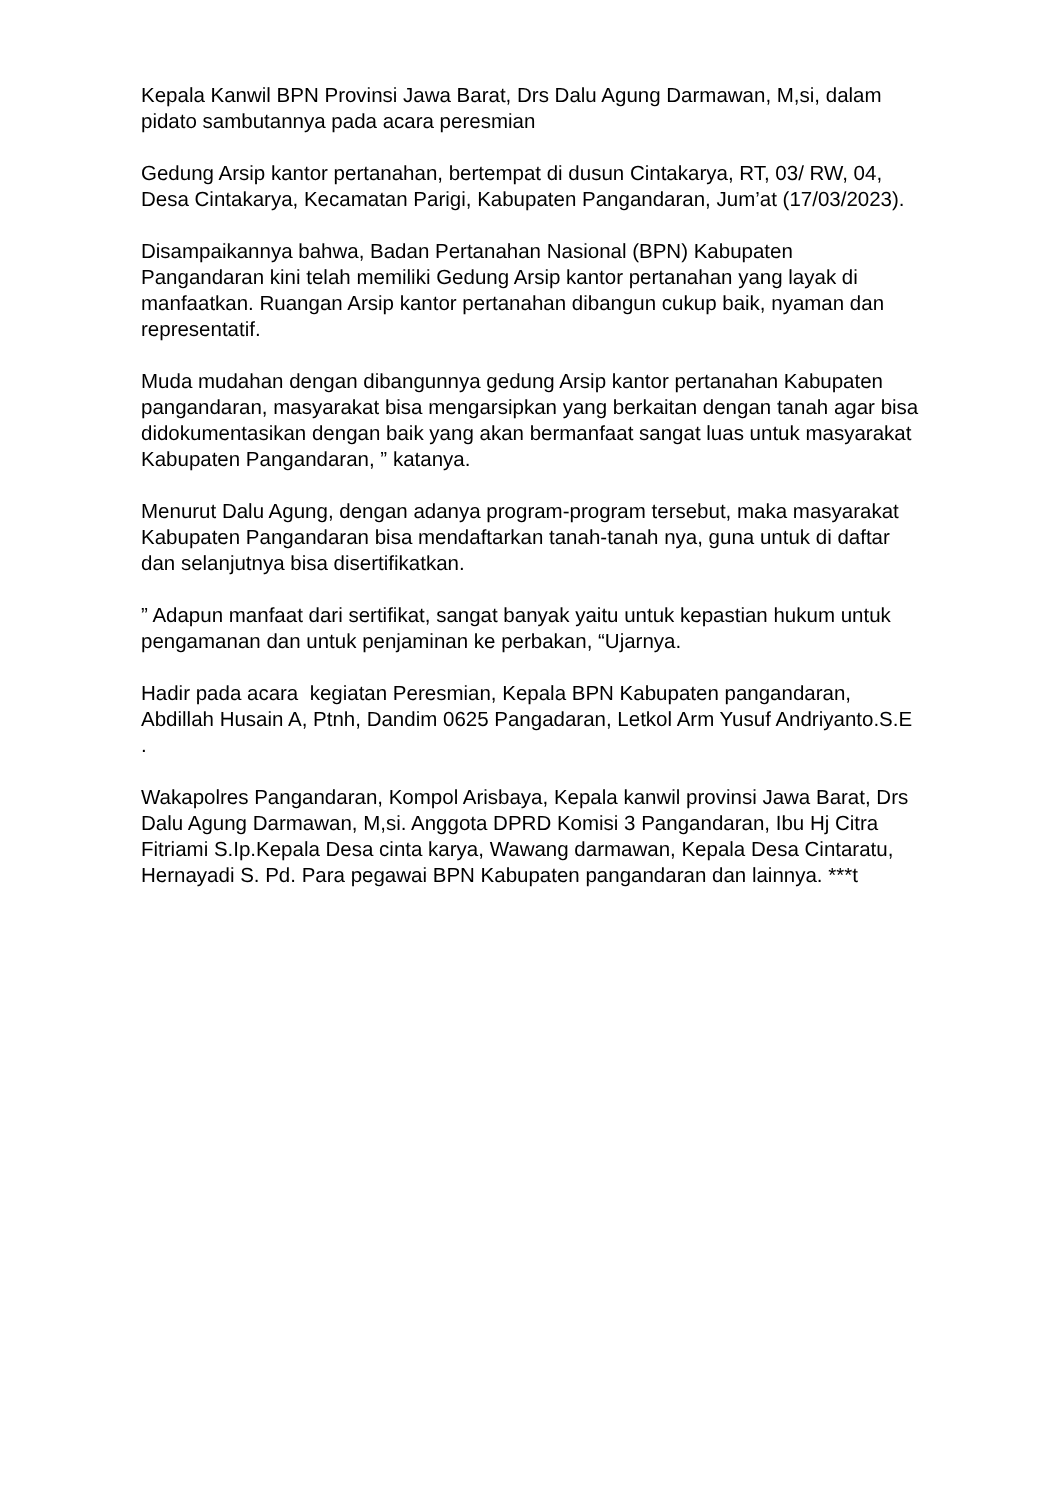Kepala Kanwil BPN Provinsi Jawa Barat, Drs Dalu Agung Darmawan, M,si, dalam pidato sambutannya pada acara peresmian
Gedung Arsip kantor pertanahan, bertempat di dusun Cintakarya, RT, 03/ RW, 04, Desa Cintakarya, Kecamatan Parigi, Kabupaten Pangandaran, Jum’at (17/03/2023).
Disampaikannya bahwa, Badan Pertanahan Nasional (BPN) Kabupaten Pangandaran kini telah memiliki Gedung Arsip kantor pertanahan yang layak di manfaatkan. Ruangan Arsip kantor pertanahan dibangun cukup baik, nyaman dan representatif.
Muda mudahan dengan dibangunnya gedung Arsip kantor pertanahan Kabupaten pangandaran, masyarakat bisa mengarsipkan yang berkaitan dengan tanah agar bisa didokumentasikan dengan baik yang akan bermanfaat sangat luas untuk masyarakat Kabupaten Pangandaran, ” katanya.
Menurut Dalu Agung, dengan adanya program-program tersebut, maka masyarakat Kabupaten Pangandaran bisa mendaftarkan tanah-tanah nya, guna untuk di daftar dan selanjutnya bisa disertifikatkan.
” Adapun manfaat dari sertifikat, sangat banyak yaitu untuk kepastian hukum untuk pengamanan dan untuk penjaminan ke perbakan, “Ujarnya.
Hadir pada acara kegiatan Peresmian, Kepala BPN Kabupaten pangandaran, Abdillah Husain A, Ptnh, Dandim 0625 Pangadaran, Letkol Arm Yusuf Andriyanto.S.E .
Wakapolres Pangandaran, Kompol Arisbaya, Kepala kanwil provinsi Jawa Barat, Drs Dalu Agung Darmawan, M,si. Anggota DPRD Komisi 3 Pangandaran, Ibu Hj Citra Fitriami S.Ip.Kepala Desa cinta karya, Wawang darmawan, Kepala Desa Cintaratu, Hernayadi S. Pd. Para pegawai BPN Kabupaten pangandaran dan lainnya. ***t